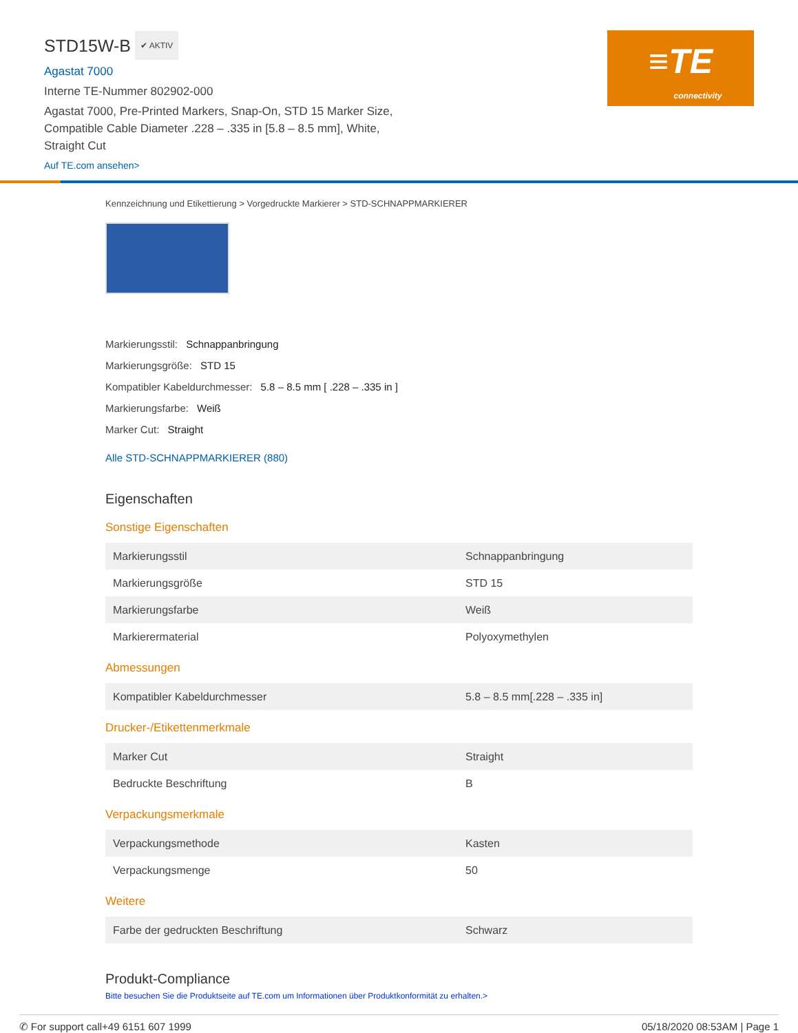STD15W-B
✔ AKTIV
≡TE
connectivity
Agastat 7000
Interne TE-Nummer 802902-000
Agastat 7000, Pre-Printed Markers, Snap-On, STD 15 Marker Size,
Compatible Cable Diameter .228 – .335 in [5.8 – 8.5 mm], White,
Straight Cut
Auf TE.com ansehen>
Kennzeichnung und Etikettierung > Vorgedruckte Markierer > STD-SCHNAPPMARKIERER
Markierungsstil: Schnappanbringung
Markierungsgröße: STD 15
Kompatibler Kabeldurchmesser: 5.8 – 8.5 mm [ .228 – .335 in ]
Markierungsfarbe: Weiß
Marker Cut: Straight
Alle STD-SCHNAPPMARKIERER (880)
Eigenschaften
Sonstige Eigenschaften
| Markierungsstil | Schnappanbringung |
| Markierungsgröße | STD 15 |
| Markierungsfarbe | Weiß |
| Markierermaterial | Polyoxymethylen |
Abmessungen
| Kompatibler Kabeldurchmesser | 5.8 – 8.5 mm[.228 – .335 in] |
Drucker-/Etikettenmerkmale
| Marker Cut | Straight |
| Bedruckte Beschriftung | B |
Verpackungsmerkmale
| Verpackungsmethode | Kasten |
| Verpackungsmenge | 50 |
Weitere
| Farbe der gedruckten Beschriftung | Schwarz |
Produkt-Compliance
Bitte besuchen Sie die Produktseite auf TE.com um Informationen über Produktkonformität zu erhalten.>
✆ For support call+49 6151 607 1999 05/18/2020 08:53AM | Page 1